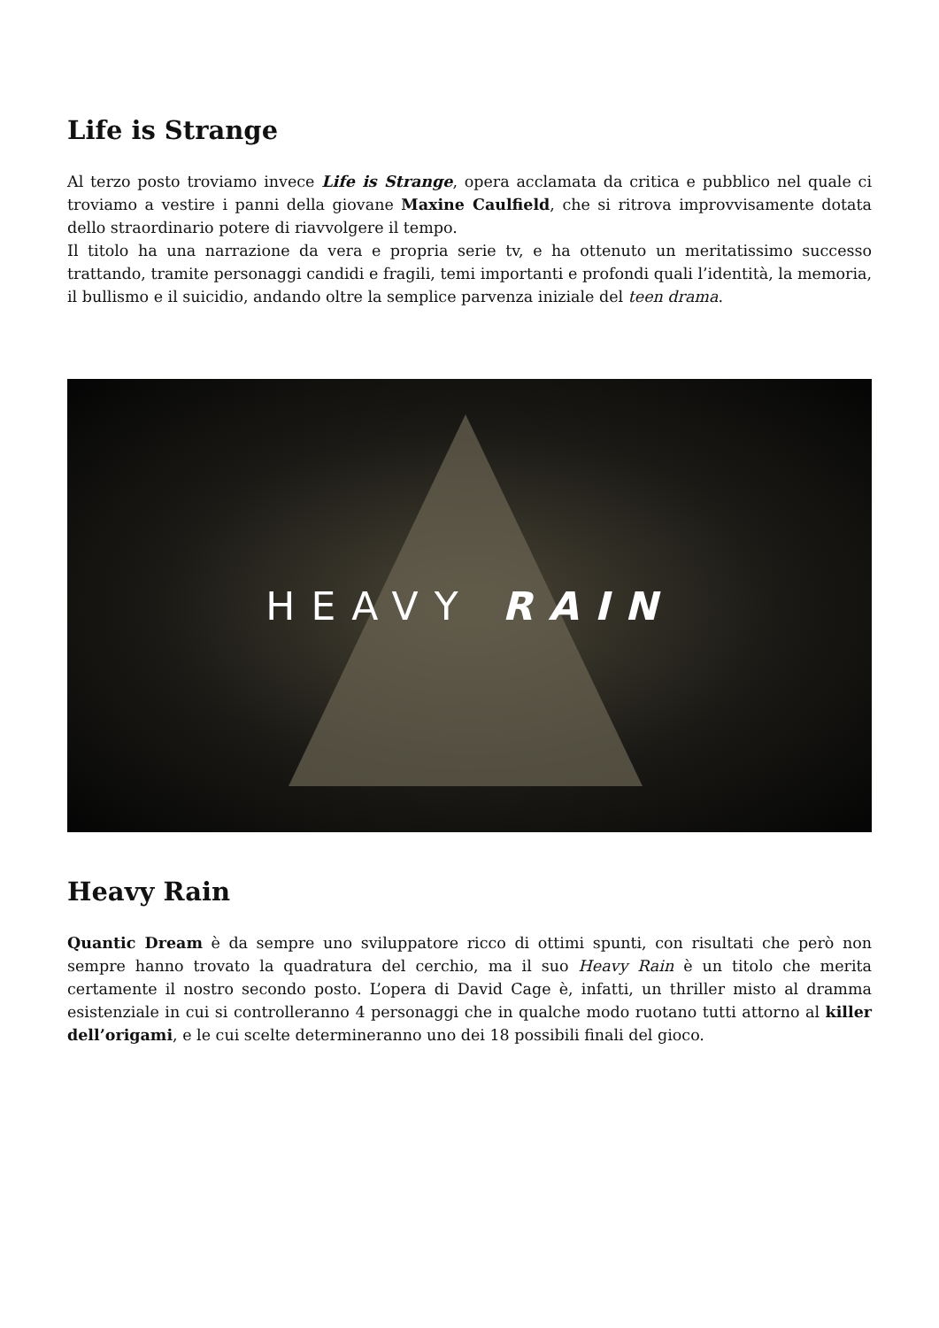Life is Strange
Al terzo posto troviamo invece Life is Strange, opera acclamata da critica e pubblico nel quale ci troviamo a vestire i panni della giovane Maxine Caulfield, che si ritrova improvvisamente dotata dello straordinario potere di riavvolgere il tempo.
Il titolo ha una narrazione da vera e propria serie tv, e ha ottenuto un meritatissimo successo trattando, tramite personaggi candidi e fragili, temi importanti e profondi quali l’identità, la memoria, il bullismo e il suicidio, andando oltre la semplice parvenza iniziale del teen drama.
HEAVY RAIN
Heavy Rain
Quantic Dream è da sempre uno sviluppatore ricco di ottimi spunti, con risultati che però non sempre hanno trovato la quadratura del cerchio, ma il suo Heavy Rain è un titolo che merita certamente il nostro secondo posto. L’opera di David Cage è, infatti, un thriller misto al dramma esistenziale in cui si controlleranno 4 personaggi che in qualche modo ruotano tutti attorno al killer dell’origami, e le cui scelte determineranno uno dei 18 possibili finali del gioco.